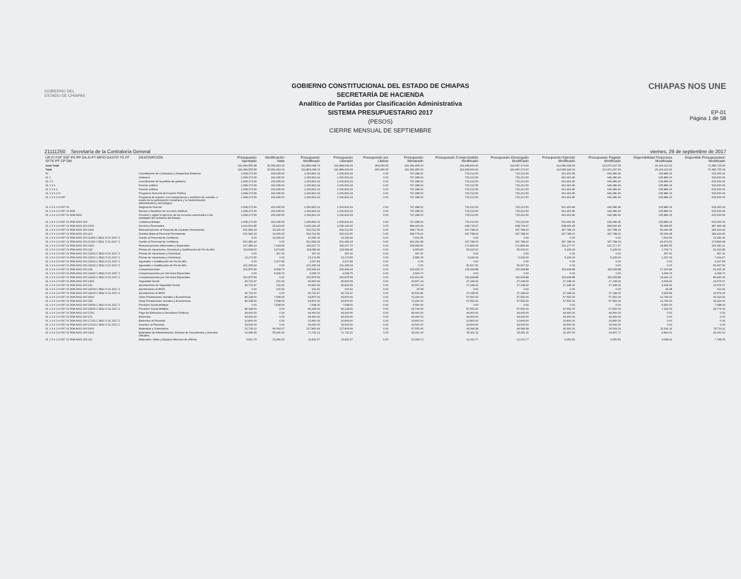GOBIERNO DEL
ESTADO DE CHIAPAS
GOBIERNO CONSTITUCIONAL DEL ESTADO DE CHIAPAS
SECRETARÍA DE HACIENDA
Analítico de Partidas por Clasificación Administrativa
SISTEMA PRESUPUESTARIO 2017
(PESOS)
CIERRE MENSUAL DE SEPTIEMBRE
CHIAPAS NOS UNE
EP-01
Página 1 de 58
21111250 Secretaría de la Contraloría General viernes, 29 de septiembre de 2017
| UR FI FSF SSF PS PP OA AI PT MPIO GASTO TG FF SFTE PF CP DM | DESCRIPCIÓN | Presupuesto Aprobado | Modificación Neta | Presupuesto Modificado | Presupuesto Liberado | Presupuesto por Liberar | Presupuesto Ministrado | Presupuesto Comprometido Modificado | Presupuesto Devengado Modificado | Presupuesto Ejercido Modificado | Presupuesto Pagado Modificado | Disponibilidad Financiera Modificada | Disponible Presupuestario Modificado |
| --- | --- | --- | --- | --- | --- | --- | --- | --- | --- | --- | --- | --- | --- |
| Gran Total | | 162,499,555.58 | 30,354,493.16 | 192,854,048.74 | 191,884,694.09 | 969,354.65 | 140,282,455.00 | 119,498,969.00 | 119,487,179.00 | 114,089,344.09 | 113,472,037.53 | 26,193,110.91 | 72,385,725.09 |
| Total | | 162,499,555.58 | 30,354,493.16 | 192,854,048.74 | 191,884,694.09 | 969,354.65 | 140,282,455.00 | 119,498,969.00 | 119,487,179.00 | 114,089,344.09 | 113,472,037.53 | 26,193,110.91 | 72,385,725.09 |
| 01 | Coordinación de Comisarios y Despachos Externos | 1,068,173.59 | 262,645.60 | 1,330,819.19 | 1,330,819.19 | 0.00 | 797,288.02 | 715,212.50 | 715,212.50 | 661,401.86 | 649,386.46 | 135,886.16 | 615,606.69 |
| 01 1 | Gobierno | 1,068,173.59 | 262,645.60 | 1,330,819.19 | 1,330,819.19 | 0.00 | 797,288.02 | 715,212.50 | 715,212.50 | 661,401.86 | 649,386.46 | 135,886.16 | 615,606.69 |
| 01 1 3 | Coordinación de la política de gobierno | 1,068,173.59 | 262,645.60 | 1,330,819.19 | 1,330,819.19 | 0.00 | 797,288.02 | 715,212.50 | 715,212.50 | 661,401.86 | 649,386.46 | 135,886.16 | 615,606.69 |
| 01 1 3 4 | Función pública | 1,068,173.59 | 262,645.60 | 1,330,819.19 | 1,330,819.19 | 0.00 | 797,288.02 | 715,212.50 | 715,212.50 | 661,401.86 | 649,386.46 | 135,886.16 | 615,606.69 |
| 01 1 3 4 1 | Función pública | 1,068,173.59 | 262,645.60 | 1,330,819.19 | 1,330,819.19 | 0.00 | 797,288.02 | 715,212.50 | 715,212.50 | 661,401.86 | 649,386.46 | 135,886.16 | 615,606.69 |
| 01 1 3 4 1 H | Programa Sectorial de Función Pública | 1,068,173.59 | 262,645.60 | 1,330,819.19 | 1,330,819.19 | 0.00 | 797,288.02 | 715,212.50 | 715,212.50 | 661,401.86 | 649,386.46 | 135,886.16 | 615,606.69 |
| 01 1 3 4 1 H 067 | Programa de impulso a la transparencia y rendición de cuentas, a través de la participación ciudadana y la modernización administrativa y tecnológica | 1,068,173.59 | 262,645.60 | 1,330,819.19 | 1,330,819.19 | 0.00 | 797,288.02 | 715,212.50 | 715,212.50 | 661,401.86 | 649,386.46 | 135,886.16 | 615,606.69 |
| 01 1 3 4 1 H 067 01 | Asignación Normal | 1,068,173.59 | 262,645.60 | 1,330,819.19 | 1,330,819.19 | 0.00 | 797,288.02 | 715,212.50 | 715,212.50 | 661,401.86 | 649,386.46 | 135,886.16 | 615,606.69 |
| 01 1 3 4 1 H 067 01 R08 | Revisar y fiscalizar los recursos públicos | 1,068,173.59 | 262,645.60 | 1,330,819.19 | 1,330,819.19 | 0.00 | 797,288.02 | 715,212.50 | 715,212.50 | 661,401.86 | 649,386.46 | 135,886.16 | 615,606.69 |
| 01 1 3 4 1 H 067 01 R08 A001 | Prevenir y vigilar el ejercicio de los recursos autorizados a las entidades del Gobierno del Estado. | 1,068,173.59 | 262,645.60 | 1,330,819.19 | 1,330,819.19 | 0.00 | 797,288.02 | 715,212.50 | 715,212.50 | 661,401.86 | 649,386.46 | 135,886.16 | 615,606.69 |
| 01 1 3 4 1 H 067 01 R08 A001 000 | Cobertura Estatal | 1,068,173.59 | 262,645.60 | 1,330,819.19 | 1,330,819.19 | 0.00 | 797,288.02 | 715,212.50 | 715,212.50 | 661,401.86 | 649,386.46 | 135,886.16 | 615,606.69 |
| 01 1 3 4 1 H 067 01 R08 A001 000 1000 | Servicios Personales. | 1,010,516.85 | 25,623.40 | 1,036,140.25 | 1,036,140.25 | 0.00 | 684,025.00 | 648,733.97 | 648,733.97 | 598,066.45 | 598,066.45 | 85,958.55 | 387,406.28 |
| 01 1 3 4 1 H 067 01 R08 A001 000 1100 | Remuneraciones al Personal de Carácter Permanente. | 521,682.24 | 10,330.32 | 532,012.56 | 532,012.56 | 0.00 | 398,778.24 | 347,788.16 | 347,788.16 | 347,788.16 | 347,788.16 | 50,990.08 | 184,224.40 |
| 01 1 3 4 1 H 067 01 R08 A001 000 113 | Sueldos Base al Personal Permanente. | 521,682.24 | 10,330.32 | 532,012.56 | 532,012.56 | 0.00 | 398,778.24 | 347,788.16 | 347,788.16 | 347,788.16 | 347,788.16 | 50,990.08 | 184,224.40 |
| 01 1 3 4 1 H 067 01 R08 A001 000 11304 1 5811 H 01 2017 2 | Sueldo al Personal de Confianza. | 0.00 | 10,330.32 | 10,330.32 | 10,330.32 | 0.00 | 7,516.56 | 0.00 | 0.00 | 0.00 | 0.00 | 7,516.56 | 10,330.32 |
| 01 1 3 4 1 H 067 01 R08 A001 000 11304 1 5811 S 01 2017 2 | Sueldo al Personal de Confianza. | 521,682.24 | 0.00 | 521,682.24 | 521,682.24 | 0.00 | 391,261.68 | 347,788.16 | 347,788.16 | 347,788.16 | 347,788.16 | 43,473.52 | 173,894.08 |
| 01 1 3 4 1 H 067 01 R08 A001 000 1300 | Remuneraciones Adicionales y Especiales. | 317,384.14 | 7,643.56 | 325,027.70 | 325,027.70 | 0.00 | 139,983.52 | 171,845.49 | 171,845.49 | 121,177.97 | 121,177.97 | 18,805.55 | 153,182.21 |
| 01 1 3 4 1 H 067 01 R08 A001 000 132 | Primas de Vacaciones, Dominical y Gratificación de Fin de Año. | 114,508.60 | 3,574.86 | 118,083.46 | 118,083.46 | 0.00 | 6,953.80 | 55,916.61 | 55,916.61 | 5,249.09 | 5,249.09 | 1,704.71 | 62,166.85 |
| 01 1 3 4 1 H 067 01 R08 A001 000 13201 1 5811 H 01 2017 2 | Primas de Vacaciones y Dominical. | 0.00 | 367.02 | 367.02 | 367.02 | 0.00 | 367.02 | 0.00 | 0.00 | 0.00 | 0.00 | 367.02 | 367.02 |
| 01 1 3 4 1 H 067 01 R08 A001 000 13201 1 5811 S 01 2017 2 | Primas de Vacaciones y Dominical. | 13,173.56 | 0.00 | 13,173.56 | 13,173.56 | 0.00 | 6,586.78 | 5,249.09 | 5,249.09 | 5,249.09 | 5,249.09 | 1,337.69 | 7,924.47 |
| 01 1 3 4 1 H 067 01 R08 A001 000 13202 1 5811 H 01 2017 2 | Aguinaldo o Gratificación de Fin de Año. | 0.00 | 3,207.84 | 3,207.84 | 3,207.84 | 0.00 | 0.00 | 0.00 | 0.00 | 0.00 | 0.00 | 0.00 | 3,207.84 |
| 01 1 3 4 1 H 067 01 R08 A001 000 13202 1 5811 S 01 2017 2 | Aguinaldo o Gratificación de Fin de Año. | 101,335.04 | 0.00 | 101,335.04 | 101,335.04 | 0.00 | 0.00 | 50,667.52 | 50,667.52 | 0.00 | 0.00 | 0.00 | 50,667.52 |
| 01 1 3 4 1 H 067 01 R08 A001 000 134 | Compensaciones. | 202,875.54 | 4,068.70 | 206,944.24 | 206,944.24 | 0.00 | 133,029.72 | 115,928.88 | 115,928.88 | 115,928.88 | 115,928.88 | 17,100.84 | 91,015.36 |
| 01 1 3 4 1 H 067 01 R08 A001 000 13420 1 5811 H 01 2017 2 | Compensaciones por Servicios Especiales. | 0.00 | 4,068.70 | 4,068.70 | 4,068.70 | 0.00 | 2,609.73 | 0.00 | 0.00 | 0.00 | 0.00 | 2,609.73 | 4,068.70 |
| 01 1 3 4 1 H 067 01 R08 A001 000 13420 1 5811 S 01 2017 2 | Compensaciones por Servicios Especiales. | 202,875.54 | 0.00 | 202,875.54 | 202,875.54 | 0.00 | 130,419.99 | 115,928.88 | 115,928.88 | 115,928.88 | 115,928.88 | 14,491.11 | 86,946.66 |
| 01 1 3 4 1 H 067 01 R08 A001 000 1400 | Seguridad Social. | 40,722.47 | 101.52 | 40,823.99 | 40,823.99 | 0.00 | 30,567.24 | 27,148.32 | 27,148.32 | 27,148.32 | 27,148.32 | 3,418.92 | 13,675.67 |
| 01 1 3 4 1 H 067 01 R08 A001 000 141 | Aportaciones de Seguridad Social. | 40,722.47 | 101.52 | 40,823.99 | 40,823.99 | 0.00 | 30,567.24 | 27,148.32 | 27,148.32 | 27,148.32 | 27,148.32 | 3,418.92 | 13,675.67 |
| 01 1 3 4 1 H 067 01 R08 A001 000 14103 1 5811 H 01 2017 2 | Aportaciones al IMSS. | 0.00 | 101.52 | 101.52 | 101.52 | 0.00 | 25.38 | 0.00 | 0.00 | 0.00 | 0.00 | 25.38 | 101.52 |
| 01 1 3 4 1 H 067 01 R08 A001 000 14103 1 5811 S 01 2017 2 | Aportaciones al IMSS. | 40,722.47 | 0.00 | 40,722.47 | 40,722.47 | 0.00 | 30,541.86 | 27,148.32 | 27,148.32 | 27,148.32 | 27,148.32 | 3,393.54 | 13,574.15 |
| 01 1 3 4 1 H 067 01 R08 A001 000 1500 | Otras Prestaciones Sociales y Económicas. | 86,328.00 | 7,548.00 | 93,876.00 | 93,876.00 | 0.00 | 70,296.00 | 57,552.00 | 57,552.00 | 57,552.00 | 57,552.00 | 12,744.00 | 36,324.00 |
| 01 1 3 4 1 H 067 01 R08 A001 000 159 | Otras Prestaciones Sociales y Económicas. | 86,328.00 | 7,548.00 | 93,876.00 | 93,876.00 | 0.00 | 70,296.00 | 57,552.00 | 57,552.00 | 57,552.00 | 57,552.00 | 12,744.00 | 36,324.00 |
| 01 1 3 4 1 H 067 01 R08 A001 000 15906 1 5811 H 01 2017 2 | Previsión Social Múltiple. | 0.00 | 7,548.00 | 7,548.00 | 7,548.00 | 0.00 | 5,550.00 | 0.00 | 0.00 | 0.00 | 0.00 | 5,550.00 | 7,548.00 |
| 01 1 3 4 1 H 067 01 R08 A001 000 15906 1 5811 S 01 2017 2 | Previsión Social Múltiple. | 86,328.00 | 0.00 | 86,328.00 | 86,328.00 | 0.00 | 64,746.00 | 57,552.00 | 57,552.00 | 57,552.00 | 57,552.00 | 7,194.00 | 28,776.00 |
| 01 1 3 4 1 H 067 01 R08 A001 000 1700 | Pago de Estímulos a Servidores Públicos. | 44,400.00 | 0.00 | 44,400.00 | 44,400.00 | 0.00 | 44,400.00 | 44,400.00 | 44,400.00 | 44,400.00 | 44,400.00 | 0.00 | 0.00 |
| 01 1 3 4 1 H 067 01 R08 A001 000 171 | Estímulos. | 44,400.00 | 0.00 | 44,400.00 | 44,400.00 | 0.00 | 44,400.00 | 44,400.00 | 44,400.00 | 44,400.00 | 44,400.00 | 0.00 | 0.00 |
| 01 1 3 4 1 H 067 01 R08 A001 000 17102 1 5811 S 01 2017 2 | Estímulos al Personal. | 10,800.00 | 0.00 | 10,800.00 | 10,800.00 | 0.00 | 10,800.00 | 10,800.00 | 10,800.00 | 10,800.00 | 10,800.00 | 0.00 | 0.00 |
| 01 1 3 4 1 H 067 01 R08 A001 000 17103 1 5811 S 01 2017 2 | Incentivo al Personal. | 33,600.00 | 0.00 | 33,600.00 | 33,600.00 | 0.00 | 33,600.00 | 33,600.00 | 33,600.00 | 33,600.00 | 33,600.00 | 0.00 | 0.00 |
| 01 1 3 4 1 H 067 01 R08 A001 000 2000 | Materiales y Suministros. | 31,739.12 | 96,064.37 | 127,803.49 | 127,803.49 | 0.00 | 57,555.40 | 49,084.38 | 49,084.38 | 45,941.26 | 36,009.19 | 11,614.14 | 78,719.11 |
| 01 1 3 4 1 H 067 01 R08 A001 000 2100 | Materiales de Administración, Emisión de Documentos y Artículos Oficiales. | 16,086.95 | 55,645.26 | 71,732.21 | 71,732.21 | 0.00 | 39,001.30 | 35,301.11 | 35,301.11 | 32,157.99 | 24,467.77 | 6,843.31 | 36,431.10 |
| 01 1 3 4 1 H 067 01 R08 A001 000 211 | Materiales, Útiles y Equipos Menores de Oficina. | 6,521.74 | 13,289.93 | 19,811.67 | 19,811.67 | 0.00 | 13,099.73 | 12,012.77 | 12,012.77 | 9,050.81 | 9,050.81 | 4,048.92 | 7,798.90 |